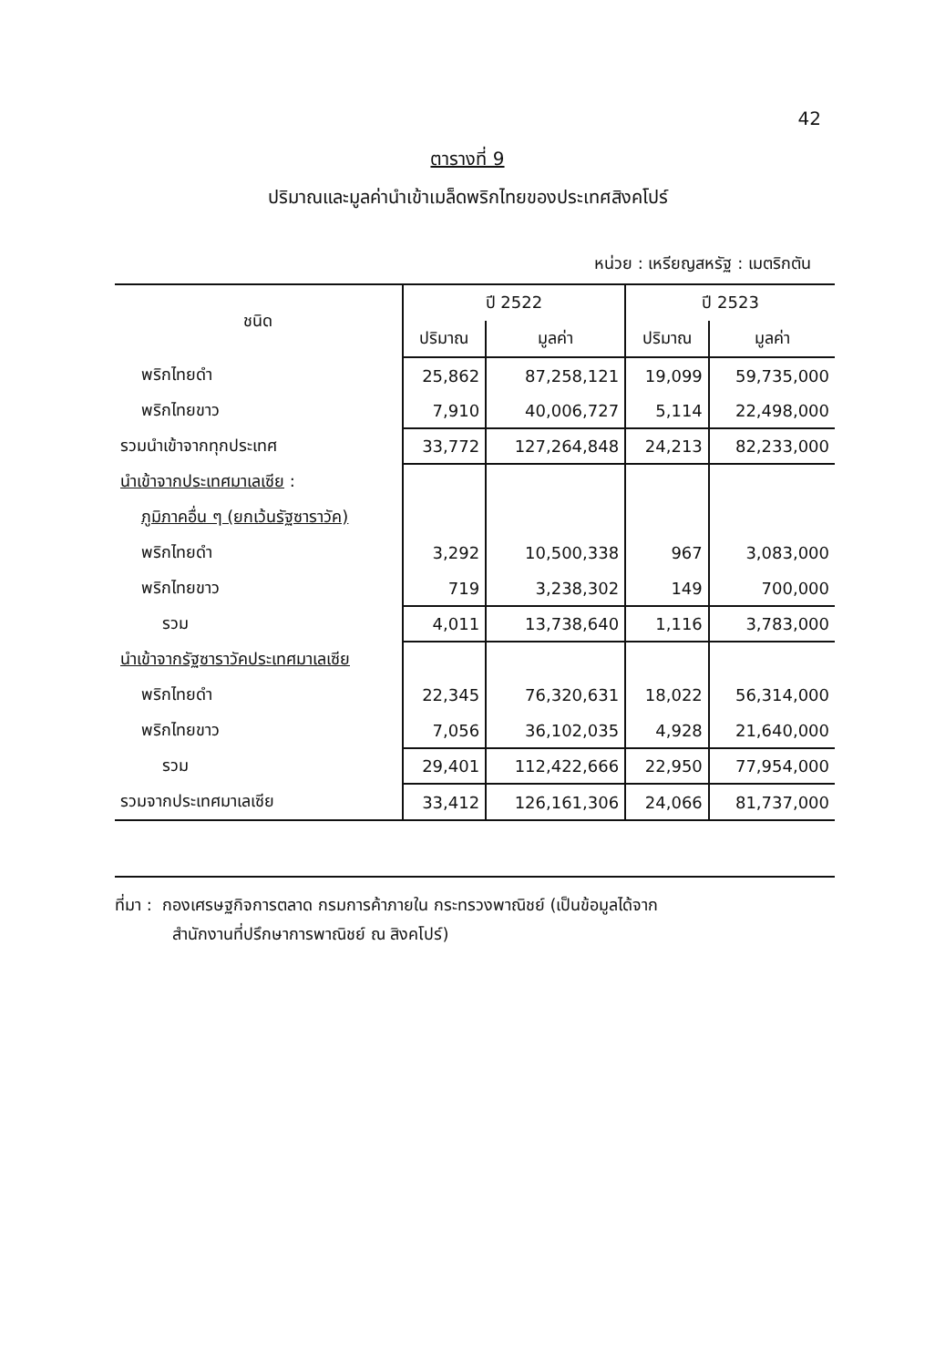42
ตารางที่ 9
ปริมาณและมูลค่านำเข้าเมล็ดพริกไทยของประเทศสิงคโปร์
หน่วย : เหรียญสหรัฐ : เมตริกตัน
| ชนิด | ปี 2522 | | ปี 2523 | |
| --- | --- | --- | --- | --- |
| | ปริมาณ | มูลค่า | ปริมาณ | มูลค่า |
| พริกไทยดำ | 25,862 | 87,258,121 | 19,099 | 59,735,000 |
| พริกไทยขาว | 7,910 | 40,006,727 | 5,114 | 22,498,000 |
| รวมนำเข้าจากทุกประเทศ | 33,772 | 127,264,848 | 24,213 | 82,233,000 |
| นำเข้าจากประเทศมาเลเซีย : | | | | |
| ภูมิภาคอื่น ๆ (ยกเว้นรัฐซาราวัค) | | | | |
| พริกไทยดำ | 3,292 | 10,500,338 | 967 | 3,083,000 |
| พริกไทยขาว | 719 | 3,238,302 | 149 | 700,000 |
| รวม | 4,011 | 13,738,640 | 1,116 | 3,783,000 |
| นำเข้าจากรัฐซาราวัคประเทศมาเลเซีย | | | | |
| พริกไทยดำ | 22,345 | 76,320,631 | 18,022 | 56,314,000 |
| พริกไทยขาว | 7,056 | 36,102,035 | 4,928 | 21,640,000 |
| รวม | 29,401 | 112,422,666 | 22,950 | 77,954,000 |
| รวมจากประเทศมาเลเซีย | 33,412 | 126,161,306 | 24,066 | 81,737,000 |
ที่มา : กองเศรษฐกิจการตลาด กรมการค้าภายใน กระทรวงพาณิชย์ (เป็นข้อมูลได้จาก
สำนักงานที่ปรึกษาการพาณิชย์ ณ สิงคโปร์)